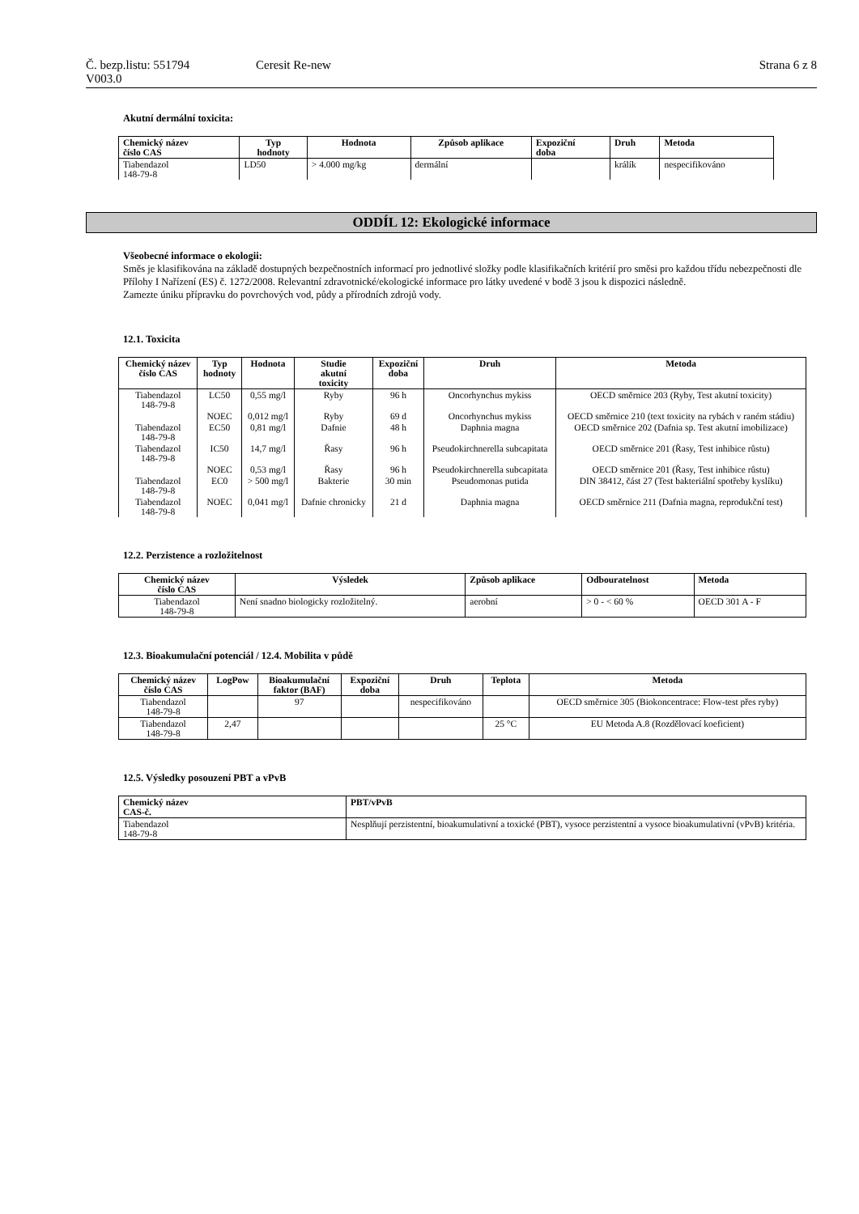Č. bezp.listu: 551794
V003.0
Ceresit Re-new Strana 6 z 8
Akutní dermální toxicita:
| Chemický název číslo CAS | Typ hodnoty | Hodnota | Způsob aplikace | Expoziční doba | Druh | Metoda |
| --- | --- | --- | --- | --- | --- | --- |
| Tiabendazol 148-79-8 | LD50 | > 4.000 mg/kg | dermální | | králík | nespecifikováno |
ODDÍL 12: Ekologické informace
Všeobecné informace o ekologii:
Směs je klasifikována na základě dostupných bezpečnostních informací pro jednotlivé složky podle klasifikačních kritérií pro směsi pro každou třídu nebezpečnosti dle Přílohy I Nařízení (ES) č. 1272/2008. Relevantní zdravotnické/ekologické informace pro látky uvedené v bodě 3 jsou k dispozici následně.
Zamezte úniku přípravku do povrchových vod, půdy a přírodních zdrojů vody.
12.1. Toxicita
| Chemický název číslo CAS | Typ hodnoty | Hodnota | Studie akutní toxicity | Expoziční doba | Druh | Metoda |
| --- | --- | --- | --- | --- | --- | --- |
| Tiabendazol 148-79-8 | LC50 | 0,55 mg/l | Ryby | 96 h | Oncorhynchus mykiss | OECD směrnice 203 (Ryby, Test akutní toxicity) |
| | NOEC | 0,012 mg/l | Ryby | 69 d | Oncorhynchus mykiss | OECD směrnice 210 (text toxicity na rybách v raném stádiu) |
| Tiabendazol 148-79-8 | EC50 | 0,81 mg/l | Dafnie | 48 h | Daphnia magna | OECD směrnice 202 (Dafnia sp. Test akutní imobilizace) |
| Tiabendazol 148-79-8 | IC50 | 14,7 mg/l | Řasy | 96 h | Pseudokirchnerella subcapitata | OECD směrnice 201 (Řasy, Test inhibice růstu) |
| | NOEC | 0,53 mg/l | Řasy | 96 h | Pseudokirchnerella subcapitata | OECD směrnice 201 (Řasy, Test inhibice růstu) |
| Tiabendazol 148-79-8 | EC0 | > 500 mg/l | Bakterie | 30 min | Pseudomonas putida | DIN 38412, část 27 (Test bakteriální spotřeby kyslíku) |
| Tiabendazol 148-79-8 | NOEC | 0,041 mg/l | Dafnie chronicky | 21 d | Daphnia magna | OECD směrnice 211 (Dafnia magna, reprodukční test) |
12.2. Perzistence a rozložitelnost
| Chemický název číslo CAS | Výsledek | Způsob aplikace | Odbouratelnost | Metoda |
| --- | --- | --- | --- | --- |
| Tiabendazol 148-79-8 | Není snadno biologicky rozložitelný. | aerobní | > 0 - < 60 % | OECD 301 A - F |
12.3. Bioakumulační potenciál / 12.4. Mobilita v půdě
| Chemický název číslo CAS | LogPow | Bioakumulační faktor (BAF) | Expoziční doba | Druh | Teplota | Metoda |
| --- | --- | --- | --- | --- | --- | --- |
| Tiabendazol 148-79-8 | | 97 | | nespecifikováno | | OECD směrnice 305 (Biokoncentrace: Flow-test přes ryby) |
| Tiabendazol 148-79-8 | 2,47 | | | | 25 °C | EU Metoda A.8 (Rozdělovací koeficient) |
12.5. Výsledky posouzení PBT a vPvB
| Chemický název CAS-č. | PBT/vPvB |
| --- | --- |
| Tiabendazol 148-79-8 | Nesplňují perzistentní, bioakumulativní a toxické (PBT), vysoce perzistentní a vysoce bioakumulativní (vPvB) kritéria. |